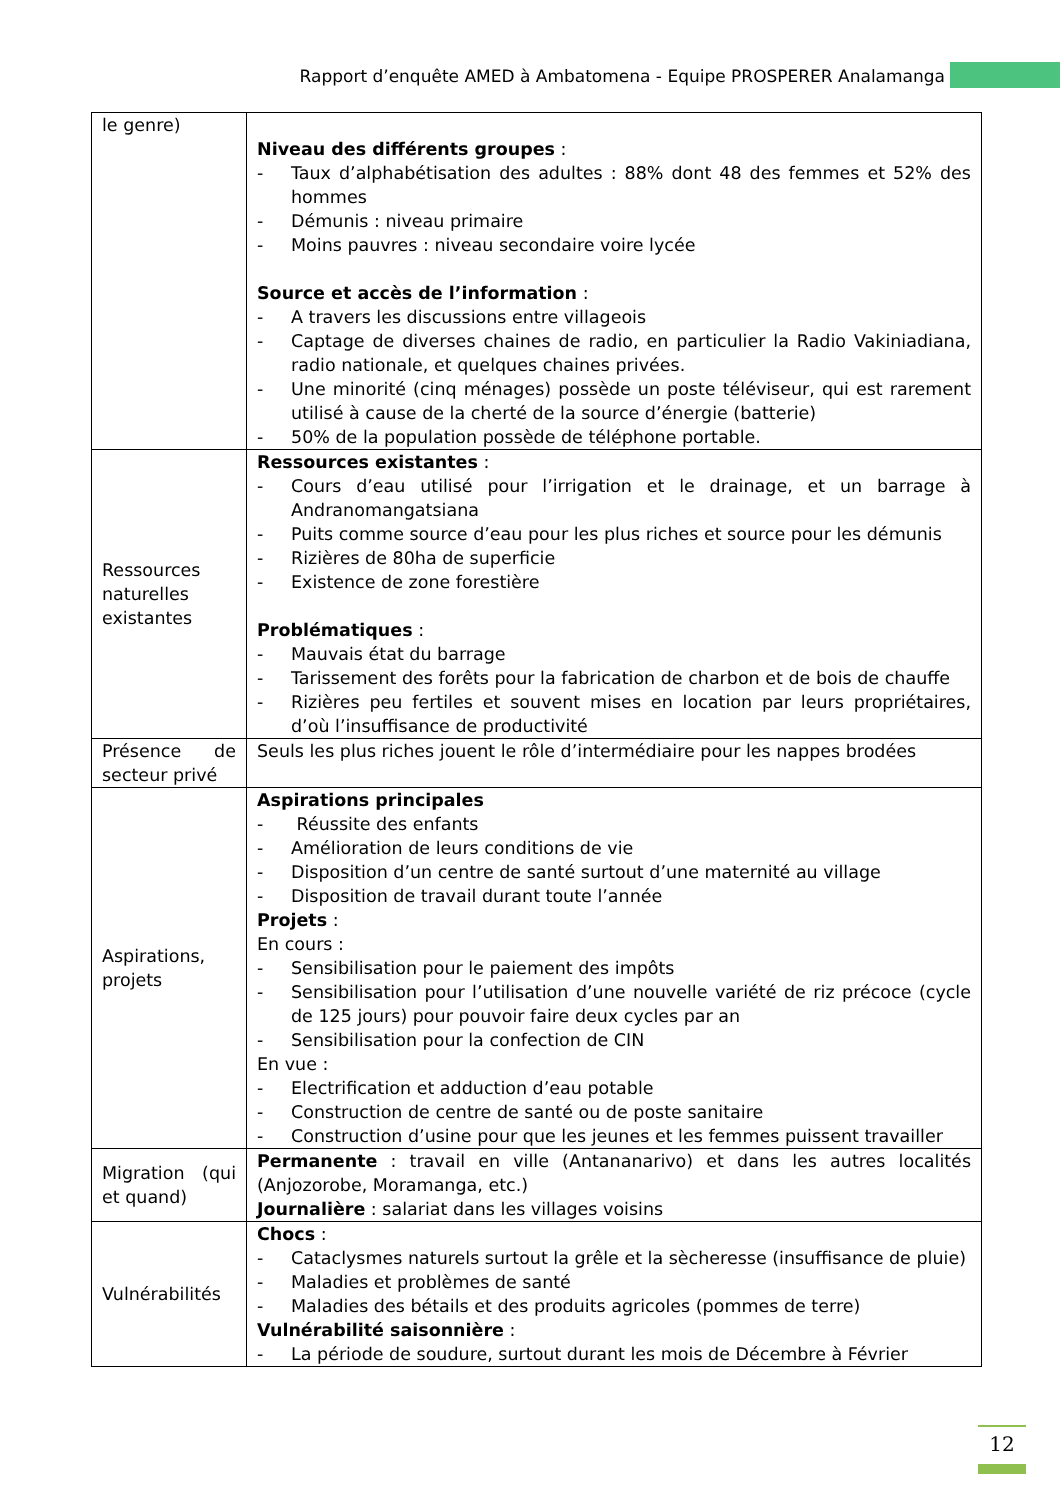Rapport d’enquête AMED à Ambatomena - Equipe PROSPERER Analamanga
| le genre) | Niveau des différents groupes : - Taux d’alphabétisation des adultes : 88% dont 48 des femmes et 52% des hommes - Démunis : niveau primaire - Moins pauvres : niveau secondaire voire lycée Source et accès de l’information : - A travers les discussions entre villageois - Captage de diverses chaines de radio, en particulier la Radio Vakiniadiana, radio nationale, et quelques chaines privées. - Une minorité (cinq ménages) possède un poste téléviseur, qui est rarement utilisé à cause de la cherté de la source d’énergie (batterie) - 50% de la population possède de téléphone portable. |
| Ressources naturelles existantes | Ressources existantes : - Cours d’eau utilisé pour l’irrigation et le drainage, et un barrage à Andranomangatsiana - Puits comme source d’eau pour les plus riches et source pour les démunis - Rizières de 80ha de superficie - Existence de zone forestière Problématiques : - Mauvais état du barrage - Tarissement des forêts pour la fabrication de charbon et de bois de chauffe - Rizières peu fertiles et souvent mises en location par leurs propriétaires, d’où l’insuffisance de productivité |
| Présence de secteur privé | Seuls les plus riches jouent le rôle d’intermédiaire pour les nappes brodées |
| Aspirations, projets | Aspirations principales - Réussite des enfants - Amélioration de leurs conditions de vie - Disposition d’un centre de santé surtout d’une maternité au village - Disposition de travail durant toute l’année Projets : En cours : - Sensibilisation pour le paiement des impôts - Sensibilisation pour l’utilisation d’une nouvelle variété de riz précoce (cycle de 125 jours) pour pouvoir faire deux cycles par an - Sensibilisation pour la confection de CIN En vue : - Electrification et adduction d’eau potable - Construction de centre de santé ou de poste sanitaire - Construction d’usine pour que les jeunes et les femmes puissent travailler |
| Migration (qui et quand) | Permanente : travail en ville (Antananarivo) et dans les autres localités (Anjozorobe, Moramanga, etc.) Journalière : salariat dans les villages voisins |
| Vulnérabilités | Chocs : - Cataclysmes naturels surtout la grêle et la sècheresse (insuffisance de pluie) - Maladies et problèmes de santé - Maladies des bétails et des produits agricoles (pommes de terre) Vulnérabilité saisonnière : - La période de soudure, surtout durant les mois de Décembre à Février |
12